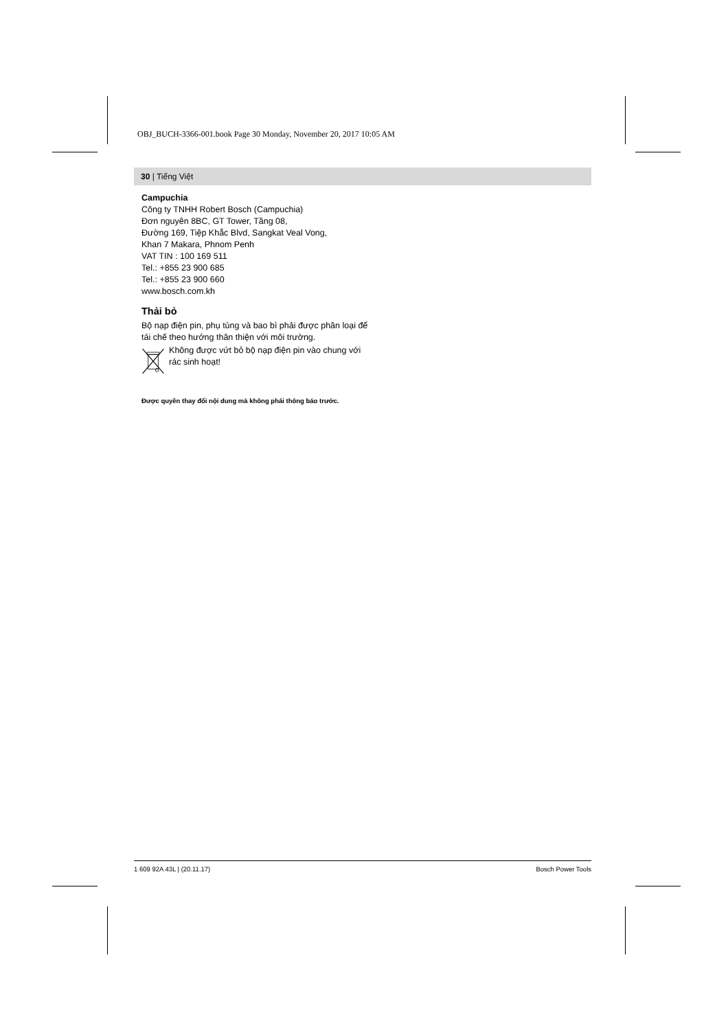OBJ_BUCH-3366-001.book Page 30 Monday, November 20, 2017 10:05 AM
30 | Tiếng Việt
Campuchia
Công ty TNHH Robert Bosch (Campuchia)
Đơn nguyên 8BC, GT Tower, Tầng 08,
Đường 169, Tiệp Khắc Blvd, Sangkat Veal Vong,
Khan 7 Makara, Phnom Penh
VAT TIN : 100 169 511
Tel.: +855 23 900 685
Tel.: +855 23 900 660
www.bosch.com.kh
Thải bỏ
Bộ nạp điện pin, phụ tùng và bao bì phải được phân loại để tái chế theo hướng thân thiện với môi trường.
Không được vứt bỏ bộ nạp điện pin vào chung với rác sinh hoạt!
Được quyền thay đổi nội dung mà không phải thông báo trước.
1 609 92A 43L | (20.11.17) Bosch Power Tools